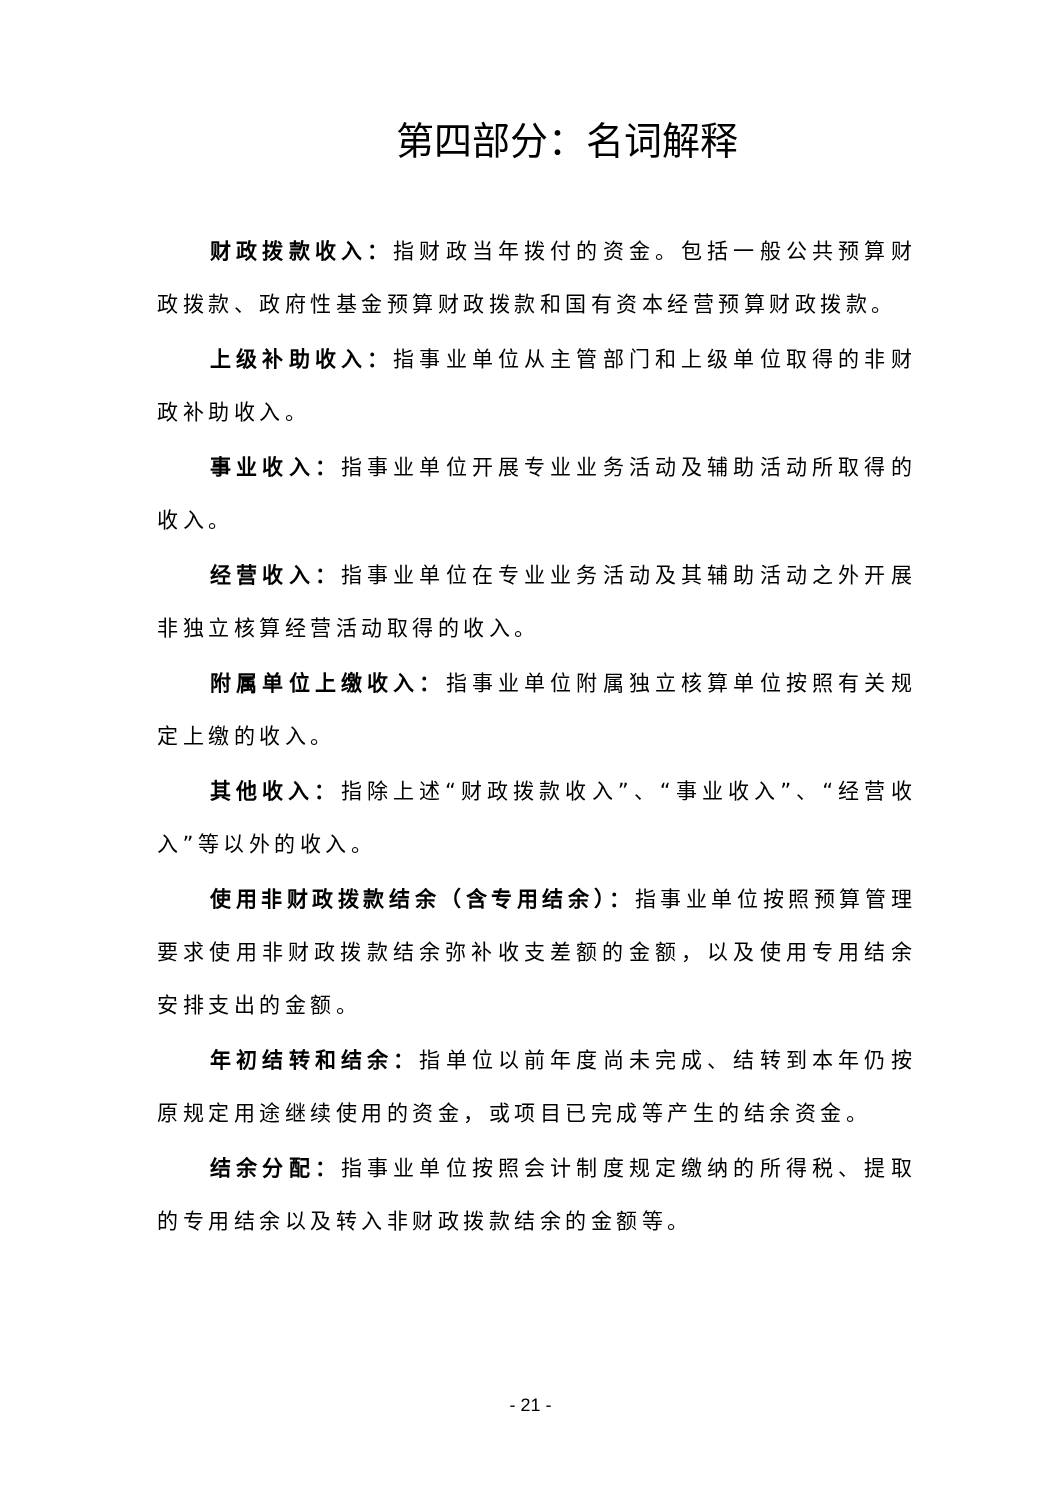第四部分：名词解释
财政拨款收入：指财政当年拨付的资金。包括一般公共预算财政拨款、政府性基金预算财政拨款和国有资本经营预算财政拨款。
上级补助收入：指事业单位从主管部门和上级单位取得的非财政补助收入。
事业收入：指事业单位开展专业业务活动及辅助活动所取得的收入。
经营收入：指事业单位在专业业务活动及其辅助活动之外开展非独立核算经营活动取得的收入。
附属单位上缴收入：指事业单位附属独立核算单位按照有关规定上缴的收入。
其他收入：指除上述“财政拨款收入”、“事业收入”、“经营收入”等以外的收入。
使用非财政拨款结余（含专用结余）：指事业单位按照预算管理要求使用非财政拨款结余弥补收支差额的金额，以及使用专用结余安排支出的金额。
年初结转和结余：指单位以前年度尚未完成、结转到本年仍按原规定用途继续使用的资金，或项目已完成等产生的结余资金。
结余分配：指事业单位按照会计制度规定缴纳的所得税、提取的专用结余以及转入非财政拨款结余的金额等。
- 21 -